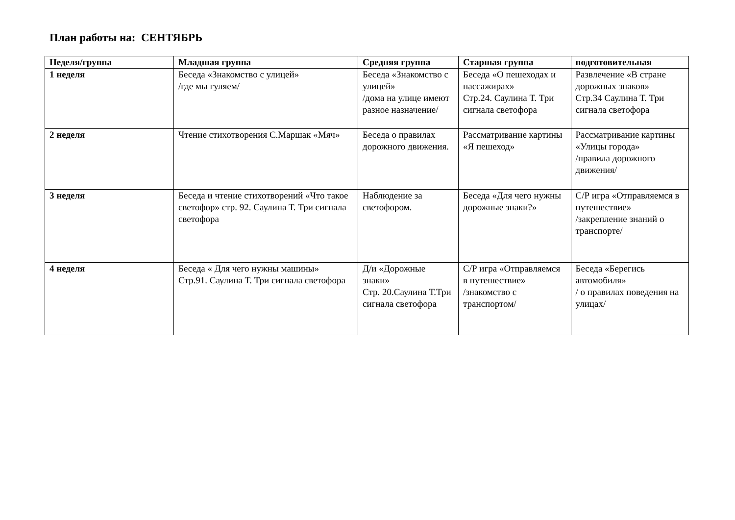План работы на: СЕНТЯБРЬ
| Неделя/группа | Младшая группа | Средняя группа | Старшая группа | подготовительная |
| --- | --- | --- | --- | --- |
| 1 неделя | Беседа «Знакомство с улицей» /где мы гуляем/ | Беседа «Знакомство с улицей» /дома на улице имеют разное назначение/ | Беседа «О пешеходах и пассажирах» Стр.24. Саулина Т. Три сигнала светофора | Развлечение «В стране дорожных знаков» Стр.34 Саулина Т. Три сигнала светофора |
| 2 неделя | Чтение стихотворения С.Маршак «Мяч» | Беседа о правилах дорожного движения. | Рассматривание картины «Я пешеход» | Рассматривание картины «Улицы города» /правила дорожного движения/ |
| 3 неделя | Беседа и чтение стихотворений «Что такое светофор» стр. 92. Саулина Т. Три сигнала светофора | Наблюдение за светофором. | Беседа «Для чего нужны дорожные знаки?» | С/Р игра «Отправляемся в путешествие» /закрепление знаний о транспорте/ |
| 4 неделя | Беседа « Для чего нужны машины» Стр.91. Саулина Т. Три сигнала светофора | Д/и «Дорожные знаки» Стр. 20.Саулина Т.Три сигнала светофора | С/Р игра «Отправляемся в путешествие» /знакомство с транспортом/ | Беседа «Берегись автомобиля» / о правилах поведения на улицах/ |